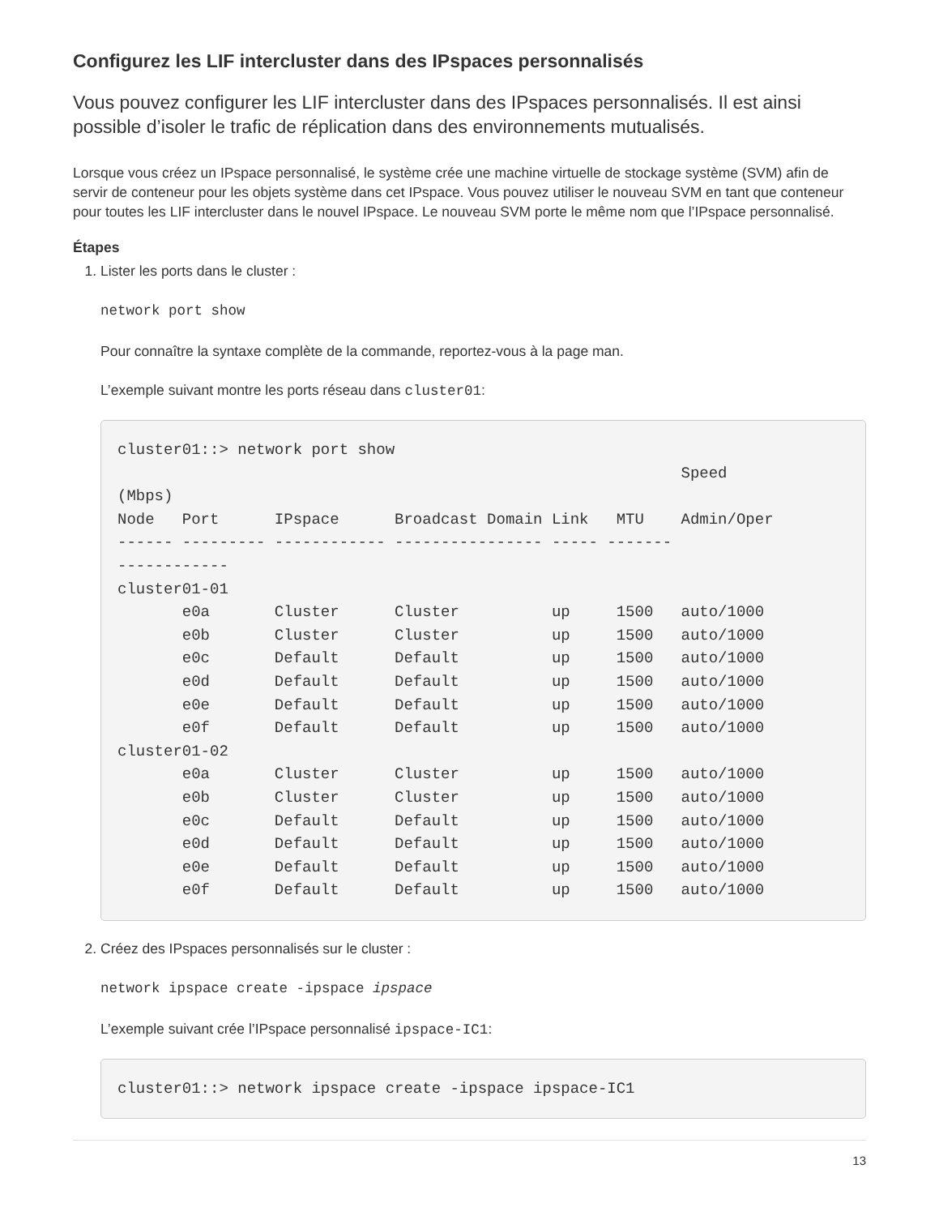Configurez les LIF intercluster dans des IPspaces personnalisés
Vous pouvez configurer les LIF intercluster dans des IPspaces personnalisés. Il est ainsi possible d’isoler le trafic de réplication dans des environnements mutualisés.
Lorsque vous créez un IPspace personnalisé, le système crée une machine virtuelle de stockage système (SVM) afin de servir de conteneur pour les objets système dans cet IPspace. Vous pouvez utiliser le nouveau SVM en tant que conteneur pour toutes les LIF intercluster dans le nouvel IPspace. Le nouveau SVM porte le même nom que l’IPspace personnalisé.
Étapes
1. Lister les ports dans le cluster :
network port show
Pour connaître la syntaxe complète de la commande, reportez-vous à la page man.
L’exemple suivant montre les ports réseau dans cluster01:
cluster01::> network port show
                                                             Speed
(Mbps)
Node   Port      IPspace      Broadcast Domain Link   MTU    Admin/Oper
------ --------- ------------ ---------------- ----- -------
------------
cluster01-01
       e0a       Cluster      Cluster          up     1500   auto/1000
       e0b       Cluster      Cluster          up     1500   auto/1000
       e0c       Default      Default          up     1500   auto/1000
       e0d       Default      Default          up     1500   auto/1000
       e0e       Default      Default          up     1500   auto/1000
       e0f       Default      Default          up     1500   auto/1000
cluster01-02
       e0a       Cluster      Cluster          up     1500   auto/1000
       e0b       Cluster      Cluster          up     1500   auto/1000
       e0c       Default      Default          up     1500   auto/1000
       e0d       Default      Default          up     1500   auto/1000
       e0e       Default      Default          up     1500   auto/1000
       e0f       Default      Default          up     1500   auto/1000
2. Créez des IPspaces personnalisés sur le cluster :
network ipspace create -ipspace ipspace
L’exemple suivant crée l’IPspace personnalisé ipspace-IC1:
cluster01::> network ipspace create -ipspace ipspace-IC1
13